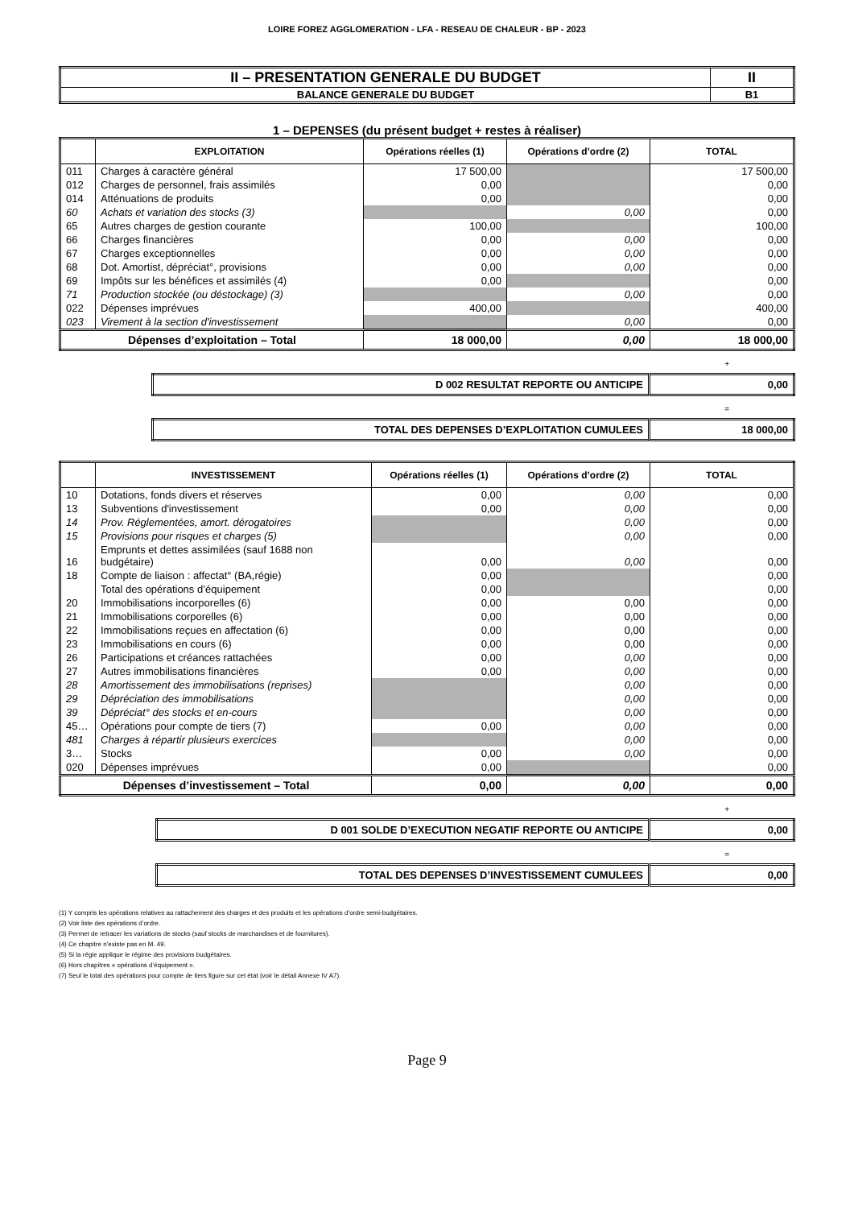LOIRE FOREZ AGGLOMERATION - LFA - RESEAU DE CHALEUR - BP - 2023
| II – PRESENTATION GENERALE DU BUDGET | II |
| BALANCE GENERALE DU BUDGET | B1 |
1 – DEPENSES (du présent budget + restes à réaliser)
| | EXPLOITATION | Opérations réelles (1) | Opérations d’ordre (2) | TOTAL |
| --- | --- | --- | --- | --- |
| 011 | Charges à caractère général | 17 500,00 | | 17 500,00 |
| 012 | Charges de personnel, frais assimilés | 0,00 | | 0,00 |
| 014 | Atténuations de produits | 0,00 | | 0,00 |
| 60 | Achats et variation des stocks (3) | | 0,00 | 0,00 |
| 65 | Autres charges de gestion courante | 100,00 | | 100,00 |
| 66 | Charges financières | 0,00 | 0,00 | 0,00 |
| 67 | Charges exceptionnelles | 0,00 | 0,00 | 0,00 |
| 68 | Dot. Amortist, dépréciat°, provisions | 0,00 | 0,00 | 0,00 |
| 69 | Impôts sur les bénéfices et assimilés (4) | 0,00 | | 0,00 |
| 71 | Production stockée (ou déstockage) (3) | | 0,00 | 0,00 |
| 022 | Dépenses imprévues | 400,00 | | 400,00 |
| 023 | Virement à la section d'investissement | | 0,00 | 0,00 |
| Dépenses d’exploitation – Total | | 18 000,00 | 0,00 | 18 000,00 |
+
| D 002 RESULTAT REPORTE OU ANTICIPE | 0,00 |
=
| TOTAL DES DEPENSES D’EXPLOITATION CUMULEES | 18 000,00 |
| | INVESTISSEMENT | Opérations réelles (1) | Opérations d’ordre (2) | TOTAL |
| --- | --- | --- | --- | --- |
| 10 | Dotations, fonds divers et réserves | 0,00 | 0,00 | 0,00 |
| 13 | Subventions d'investissement | 0,00 | 0,00 | 0,00 |
| 14 | Prov. Réglementées, amort. dérogatoires | | 0,00 | 0,00 |
| 15 | Provisions pour risques et charges (5) | | 0,00 | 0,00 |
| 16 | Emprunts et dettes assimilées (sauf 1688 non budgétaire) | 0,00 | 0,00 | 0,00 |
| 18 | Compte de liaison : affectat° (BA,régie) | 0,00 | | 0,00 |
| | Total des opérations d’équipement | 0,00 | | 0,00 |
| 20 | Immobilisations incorporelles (6) | 0,00 | 0,00 | 0,00 |
| 21 | Immobilisations corporelles (6) | 0,00 | 0,00 | 0,00 |
| 22 | Immobilisations reçues en affectation (6) | 0,00 | 0,00 | 0,00 |
| 23 | Immobilisations en cours (6) | 0,00 | 0,00 | 0,00 |
| 26 | Participations et créances rattachées | 0,00 | 0,00 | 0,00 |
| 27 | Autres immobilisations financières | 0,00 | 0,00 | 0,00 |
| 28 | Amortissement des immobilisations (reprises) | | 0,00 | 0,00 |
| 29 | Dépréciation des immobilisations | | 0,00 | 0,00 |
| 39 | Dépréciat° des stocks et en-cours | | 0,00 | 0,00 |
| 45… | Opérations pour compte de tiers (7) | 0,00 | 0,00 | 0,00 |
| 481 | Charges à répartir plusieurs exercices | | 0,00 | 0,00 |
| 3… | Stocks | 0,00 | 0,00 | 0,00 |
| 020 | Dépenses imprévues | 0,00 | | 0,00 |
| Dépenses d’investissement – Total | | 0,00 | 0,00 | 0,00 |
+
| D 001 SOLDE D’EXECUTION NEGATIF REPORTE OU ANTICIPE | 0,00 |
=
| TOTAL DES DEPENSES D’INVESTISSEMENT CUMULEES | 0,00 |
(1) Y compris les opérations relatives au rattachement des charges et des produits et les opérations d’ordre semi-budgétaires.
(2) Voir liste des opérations d’ordre.
(3) Permet de retracer les variations de stocks (sauf stocks de marchandises et de fournitures).
(4) Ce chapitre n’existe pas en M. 49.
(5) Si la régie applique le régime des provisions budgétaires.
(6) Hors chapitres « opérations d’équipement ».
(7) Seul le total des opérations pour compte de tiers figure sur cet état (voir le détail Annexe IV A7).
Page 9